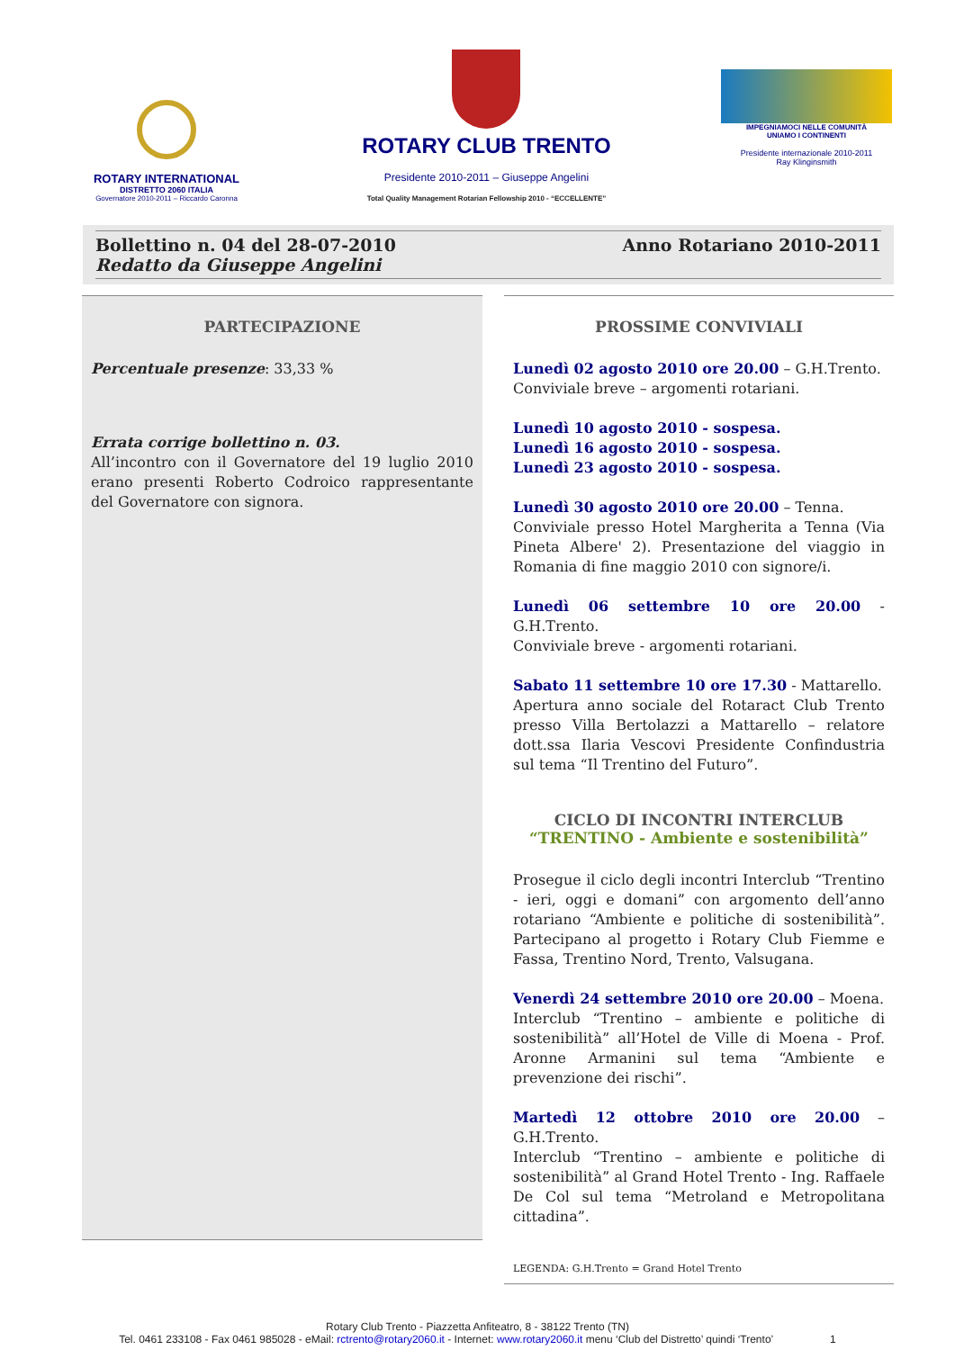ROTARY INTERNATIONAL
DISTRETTO 2060 ITALIA
Governatore 2010-2011 – Riccardo Caronna
ROTARY CLUB TRENTO
Presidente 2010-2011 – Giuseppe Angelini
Total Quality Management Rotarian Fellowship 2010 - “ECCELLENTE”
IMPEGNIAMOCI NELLE COMUNITÀ
UNIAMO I CONTINENTI
Presidente internazionale 2010-2011
Ray Klinginsmith
Bollettino n. 04 del 28-07-2010
Redatto da Giuseppe Angelini
Anno Rotariano 2010-2011
PARTECIPAZIONE
Percentuale presenze: 33,33 %
Errata corrige bollettino n. 03.
All’incontro con il Governatore del 19 luglio 2010 erano presenti Roberto Codroico rappresentante del Governatore con signora.
PROSSIME CONVIVIALI
Lunedì 02 agosto 2010 ore 20.00 – G.H.Trento.
Conviviale breve – argomenti rotariani.
Lunedì 10 agosto 2010 - sospesa.
Lunedì 16 agosto 2010 - sospesa.
Lunedì 23 agosto 2010 - sospesa.
Lunedì 30 agosto 2010 ore 20.00 – Tenna.
Conviviale presso Hotel Margherita a Tenna (Via Pineta Albere' 2). Presentazione del viaggio in Romania di fine maggio 2010 con signore/i.
Lunedì 06 settembre 10 ore 20.00 - G.H.Trento.
Conviviale breve - argomenti rotariani.
Sabato 11 settembre 10 ore 17.30 - Mattarello.
Apertura anno sociale del Rotaract Club Trento presso Villa Bertolazzi a Mattarello – relatore dott.ssa Ilaria Vescovi Presidente Confindustria sul tema “Il Trentino del Futuro”.
CICLO DI INCONTRI INTERCLUB
“TRENTINO - Ambiente e sostenibilità”
Prosegue il ciclo degli incontri Interclub “Trentino - ieri, oggi e domani” con argomento dell’anno rotariano “Ambiente e politiche di sostenibilità”. Partecipano al progetto i Rotary Club Fiemme e Fassa, Trentino Nord, Trento, Valsugana.
Venerdì 24 settembre 2010 ore 20.00 – Moena.
Interclub “Trentino – ambiente e politiche di sostenibilità” all’Hotel de Ville di Moena - Prof. Aronne Armanini sul tema “Ambiente e prevenzione dei rischi”.
Martedì 12 ottobre 2010 ore 20.00 – G.H.Trento.
Interclub “Trentino – ambiente e politiche di sostenibilità” al Grand Hotel Trento - Ing. Raffaele De Col sul tema “Metroland e Metropolitana cittadina”.
LEGENDA: G.H.Trento = Grand Hotel Trento
Rotary Club Trento - Piazzetta Anfiteatro, 8 - 38122 Trento (TN)
Tel. 0461 233108 - Fax 0461 985028 - eMail: rctrento@rotary2060.it - Internet: www.rotary2060.it menu ‘Club del Distretto’ quindi ‘Trento’ 1